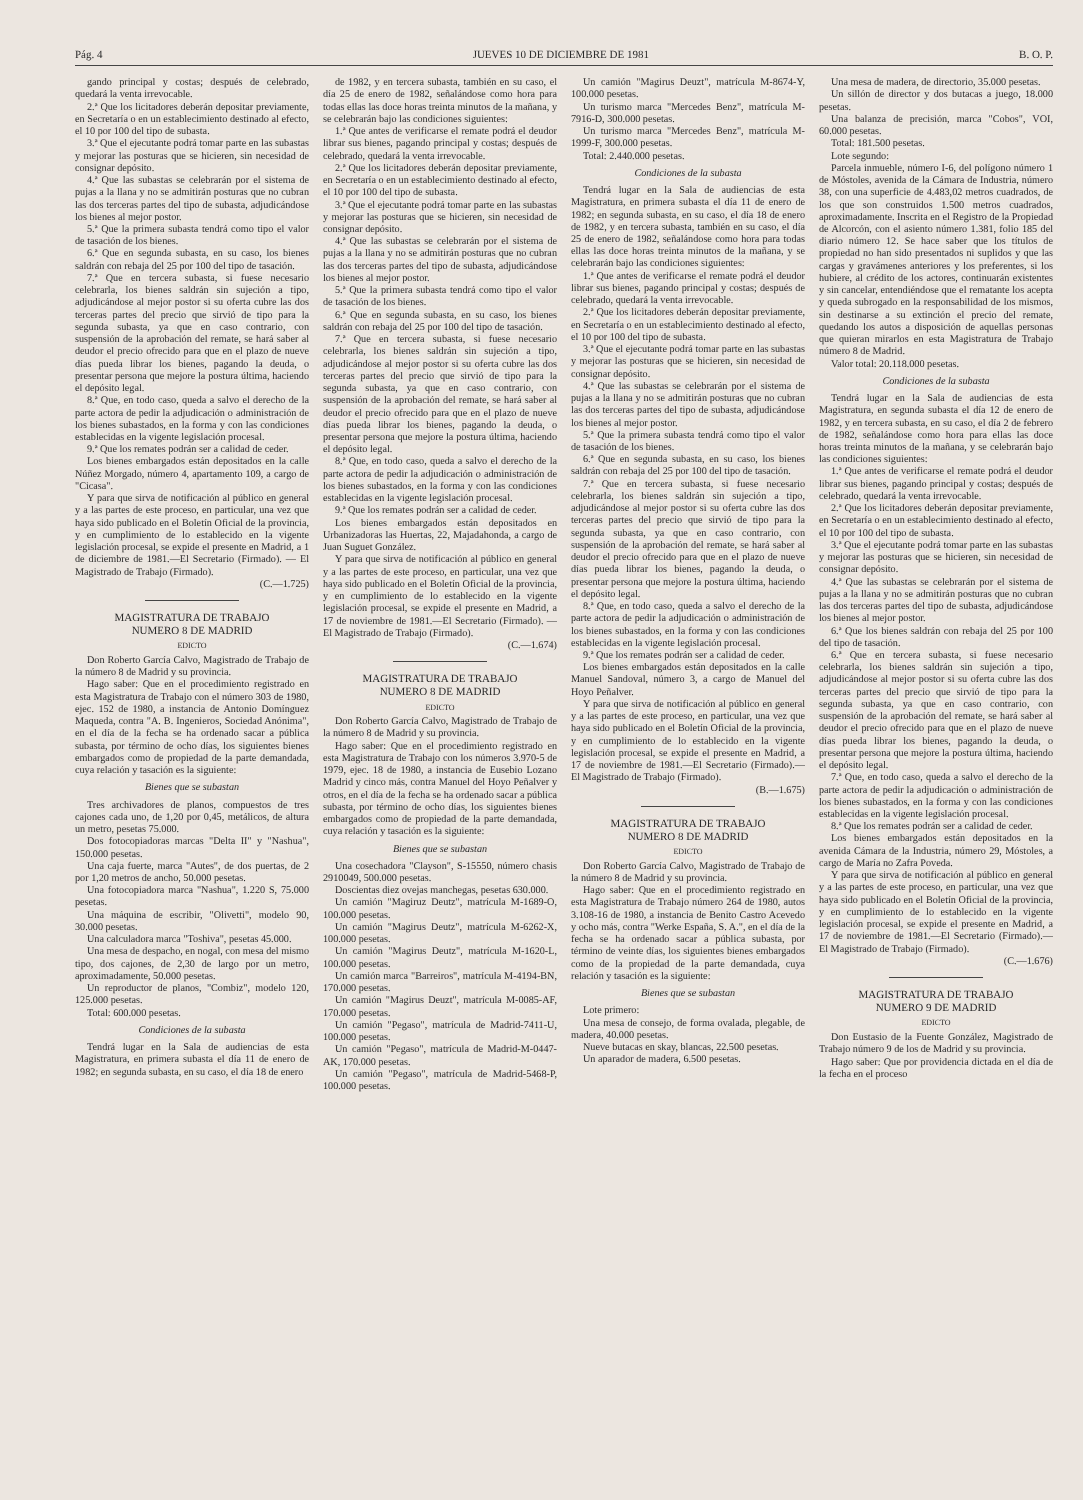Pág. 4 JUEVES 10 DE DICIEMBRE DE 1981 B. O. P.
gando principal y costas; después de celebrado, quedará la venta irrevocable.
2.ª Que los licitadores deberán depositar previamente, en Secretaría o en un establecimiento destinado al efecto, el 10 por 100 del tipo de subasta.
3.ª Que el ejecutante podrá tomar parte en las subastas y mejorar las posturas que se hicieren, sin necesidad de consignar depósito.
4.ª Que las subastas se celebrarán por el sistema de pujas a la llana y no se admitirán posturas que no cubran las dos terceras partes del tipo de subasta, adjudicándose los bienes al mejor postor.
5.ª Que la primera subasta tendrá como tipo el valor de tasación de los bienes.
6.ª Que en segunda subasta, en su caso, los bienes saldrán con rebaja del 25 por 100 del tipo de tasación.
7.ª Que en tercera subasta, si fuese necesario celebrarla, los bienes saldrán sin sujeción a tipo, adjudicándose al mejor postor si su oferta cubre las dos terceras partes del precio que sirvió de tipo para la segunda subasta, ya que en caso contrario, con suspensión de la aprobación del remate, se hará saber al deudor el precio ofrecido para que en el plazo de nueve días pueda librar los bienes, pagando la deuda, o presentar persona que mejore la postura última, haciendo el depósito legal.
8.ª Que, en todo caso, queda a salvo el derecho de la parte actora de pedir la adjudicación o administración de los bienes subastados, en la forma y con las condiciones establecidas en la vigente legislación procesal.
9.ª Que los remates podrán ser a calidad de ceder.
Los bienes embargados están depositados en la calle Núñez Morgado, número 4, apartamento 109, a cargo de "Cicasa".
Y para que sirva de notificación al público en general y a las partes de este proceso, en particular, una vez que haya sido publicado en el Boletín Oficial de la provincia, y en cumplimiento de lo establecido en la vigente legislación procesal, se expide el presente en Madrid, a 1 de diciembre de 1981.—El Secretario (Firmado). — El Magistrado de Trabajo (Firmado).
(C.—1.725)
MAGISTRATURA DE TRABAJO
NUMERO 8 DE MADRID
EDICTO
Don Roberto García Calvo, Magistrado de Trabajo de la número 8 de Madrid y su provincia.
Hago saber: Que en el procedimiento registrado en esta Magistratura de Trabajo con el número 303 de 1980, ejec. 152 de 1980, a instancia de Antonio Domínguez Maqueda, contra "A. B. Ingenieros, Sociedad Anónima", en el día de la fecha se ha ordenado sacar a pública subasta, por término de ocho días, los siguientes bienes embargados como de propiedad de la parte demandada, cuya relación y tasación es la siguiente:
Bienes que se subastan
Tres archivadores de planos, compuestos de tres cajones cada uno, de 1,20 por 0,45, metálicos, de altura un metro, pesetas 75.000.
Dos fotocopiadoras marcas "Delta II" y "Nashua", 150.000 pesetas.
Una caja fuerte, marca "Autes", de dos puertas, de 2 por 1,20 metros de ancho, 50.000 pesetas.
Una fotocopiadora marca "Nashua", 1.220 S, 75.000 pesetas.
Una máquina de escribir, "Olivetti", modelo 90, 30.000 pesetas.
Una calculadora marca "Toshiva", pesetas 45.000.
Una mesa de despacho, en nogal, con mesa del mismo tipo, dos cajones, de 2,30 de largo por un metro, aproximadamente, 50.000 pesetas.
Un reproductor de planos, "Combiz", modelo 120, 125.000 pesetas.
Total: 600.000 pesetas.
Condiciones de la subasta
Tendrá lugar en la Sala de audiencias de esta Magistratura, en primera subasta el día 11 de enero de 1982; en segunda subasta, en su caso, el día 18 de enero
de 1982, y en tercera subasta, también en su caso, el día 25 de enero de 1982, señalándose como hora para todas ellas las doce horas treinta minutos de la mañana, y se celebrarán bajo las condiciones siguientes:
1.ª Que antes de verificarse el remate podrá el deudor librar sus bienes, pagando principal y costas; después de celebrado, quedará la venta irrevocable.
2.ª Que los licitadores deberán depositar previamente, en Secretaría o en un establecimiento destinado al efecto, el 10 por 100 del tipo de subasta.
3.ª Que el ejecutante podrá tomar parte en las subastas y mejorar las posturas que se hicieren, sin necesidad de consignar depósito.
4.ª Que las subastas se celebrarán por el sistema de pujas a la llana y no se admitirán posturas que no cubran las dos terceras partes del tipo de subasta, adjudicándose los bienes al mejor postor.
5.ª Que la primera subasta tendrá como tipo el valor de tasación de los bienes.
6.ª Que en segunda subasta, en su caso, los bienes saldrán con rebaja del 25 por 100 del tipo de tasación.
7.ª Que en tercera subasta, si fuese necesario celebrarla, los bienes saldrán sin sujeción a tipo, adjudicándose al mejor postor si su oferta cubre las dos terceras partes del precio que sirvió de tipo para la segunda subasta, ya que en caso contrario, con suspensión de la aprobación del remate, se hará saber al deudor el precio ofrecido para que en el plazo de nueve días pueda librar los bienes, pagando la deuda, o presentar persona que mejore la postura última, haciendo el depósito legal.
8.ª Que, en todo caso, queda a salvo el derecho de la parte actora de pedir la adjudicación o administración de los bienes subastados, en la forma y con las condiciones establecidas en la vigente legislación procesal.
9.ª Que los remates podrán ser a calidad de ceder.
Los bienes embargados están depositados en Urbanizadoras las Huertas, 22, Majadahonda, a cargo de Juan Suguet González.
Y para que sirva de notificación al público en general y a las partes de este proceso, en particular, una vez que haya sido publicado en el Boletín Oficial de la provincia, y en cumplimiento de lo establecido en la vigente legislación procesal, se expide el presente en Madrid, a 17 de noviembre de 1981.—El Secretario (Firmado). — El Magistrado de Trabajo (Firmado).
(C.—1.674)
MAGISTRATURA DE TRABAJO
NUMERO 8 DE MADRID
EDICTO
Don Roberto García Calvo, Magistrado de Trabajo de la número 8 de Madrid y su provincia.
Hago saber: Que en el procedimiento registrado en esta Magistratura de Trabajo con los números 3.970-5 de 1979, ejec. 18 de 1980, a instancia de Eusebio Lozano Madrid y cinco más, contra Manuel del Hoyo Peñalver y otros, en el día de la fecha se ha ordenado sacar a pública subasta, por término de ocho días, los siguientes bienes embargados como de propiedad de la parte demandada, cuya relación y tasación es la siguiente:
Bienes que se subastan
Una cosechadora "Clayson", S-15550, número chasis 2910049, 500.000 pesetas.
Doscientas diez ovejas manchegas, pesetas 630.000.
Un camión "Magiruz Deutz", matrícula M-1689-O, 100.000 pesetas.
Un camión "Magirus Deutz", matrícula M-6262-X, 100.000 pesetas.
Un camión "Magirus Deutz", matrícula M-1620-L, 100.000 pesetas.
Un camión marca "Barreiros", matrícula M-4194-BN, 170.000 pesetas.
Un camión "Magirus Deuzt", matrícula M-0085-AF, 170.000 pesetas.
Un camión "Pegaso", matrícula de Madrid-7411-U, 100.000 pesetas.
Un camión "Pegaso", matrícula de Madrid-M-0447-AK, 170.000 pesetas.
Un camión "Pegaso", matrícula de Madrid-5468-P, 100.000 pesetas.
Un camión "Magirus Deuzt", matrícula M-8674-Y, 100.000 pesetas.
Un turismo marca "Mercedes Benz", matrícula M-7916-D, 300.000 pesetas.
Un turismo marca "Mercedes Benz", matrícula M-1999-F, 300.000 pesetas.
Total: 2.440.000 pesetas.
Condiciones de la subasta
Tendrá lugar en la Sala de audiencias de esta Magistratura, en primera subasta el día 11 de enero de 1982; en segunda subasta, en su caso, el día 18 de enero de 1982, y en tercera subasta, también en su caso, el día 25 de enero de 1982, señalándose como hora para todas ellas las doce horas treinta minutos de la mañana, y se celebrarán bajo las condiciones siguientes:
1.ª Que antes de verificarse el remate podrá el deudor librar sus bienes, pagando principal y costas; después de celebrado, quedará la venta irrevocable.
2.ª Que los licitadores deberán depositar previamente, en Secretaría o en un establecimiento destinado al efecto, el 10 por 100 del tipo de subasta.
3.ª Que el ejecutante podrá tomar parte en las subastas y mejorar las posturas que se hicieren, sin necesidad de consignar depósito.
4.ª Que las subastas se celebrarán por el sistema de pujas a la llana y no se admitirán posturas que no cubran las dos terceras partes del tipo de subasta, adjudicándose los bienes al mejor postor.
5.ª Que la primera subasta tendrá como tipo el valor de tasación de los bienes.
6.ª Que en segunda subasta, en su caso, los bienes saldrán con rebaja del 25 por 100 del tipo de tasación.
7.ª Que en tercera subasta, si fuese necesario celebrarla, los bienes saldrán sin sujeción a tipo, adjudicándose al mejor postor si su oferta cubre las dos terceras partes del precio que sirvió de tipo para la segunda subasta, ya que en caso contrario, con suspensión de la aprobación del remate, se hará saber al deudor el precio ofrecido para que en el plazo de nueve días pueda librar los bienes, pagando la deuda, o presentar persona que mejore la postura última, haciendo el depósito legal.
8.ª Que, en todo caso, queda a salvo el derecho de la parte actora de pedir la adjudicación o administración de los bienes subastados, en la forma y con las condiciones establecidas en la vigente legislación procesal.
9.ª Que los remates podrán ser a calidad de ceder.
Los bienes embargados están depositados en la calle Manuel Sandoval, número 3, a cargo de Manuel del Hoyo Peñalver.
Y para que sirva de notificación al público en general y a las partes de este proceso, en particular, una vez que haya sido publicado en el Boletín Oficial de la provincia, y en cumplimiento de lo establecido en la vigente legislación procesal, se expide el presente en Madrid, a 17 de noviembre de 1981.—El Secretario (Firmado).—El Magistrado de Trabajo (Firmado).
(B.—1.675)
MAGISTRATURA DE TRABAJO
NUMERO 8 DE MADRID
EDICTO
Don Roberto García Calvo, Magistrado de Trabajo de la número 8 de Madrid y su provincia.
Hago saber: Que en el procedimiento registrado en esta Magistratura de Trabajo número 264 de 1980, autos 3.108-16 de 1980, a instancia de Benito Castro Acevedo y ocho más, contra "Werke España, S. A.", en el día de la fecha se ha ordenado sacar a pública subasta, por término de veinte días, los siguientes bienes embargados como de la propiedad de la parte demandada, cuya relación y tasación es la siguiente:
Bienes que se subastan
Lote primero:
Una mesa de consejo, de forma ovalada, plegable, de madera, 40.000 pesetas.
Nueve butacas en skay, blancas, 22.500 pesetas.
Un aparador de madera, 6.500 pesetas.
Una mesa de madera, de directorio, 35.000 pesetas.
Un sillón de director y dos butacas a juego, 18.000 pesetas.
Una balanza de precisión, marca "Cobos", VOI, 60.000 pesetas.
Total: 181.500 pesetas.
Lote segundo:
Parcela inmueble, número I-6, del polígono número 1 de Móstoles, avenida de la Cámara de Industria, número 38, con una superficie de 4.483,02 metros cuadrados, de los que son construidos 1.500 metros cuadrados, aproximadamente. Inscrita en el Registro de la Propiedad de Alcorcón, con el asiento número 1.381, folio 185 del diario número 12. Se hace saber que los títulos de propiedad no han sido presentados ni suplidos y que las cargas y gravámenes anteriores y los preferentes, si los hubiere, al crédito de los actores, continuarán existentes y sin cancelar, entendiéndose que el rematante los acepta y queda subrogado en la responsabilidad de los mismos, sin destinarse a su extinción el precio del remate, quedando los autos a disposición de aquellas personas que quieran mirarlos en esta Magistratura de Trabajo número 8 de Madrid.
Valor total: 20.118.000 pesetas.
Condiciones de la subasta
Tendrá lugar en la Sala de audiencias de esta Magistratura, en segunda subasta el día 12 de enero de 1982, y en tercera subasta, en su caso, el día 2 de febrero de 1982, señalándose como hora para ellas las doce horas treinta minutos de la mañana, y se celebrarán bajo las condiciones siguientes:
1.ª Que antes de verificarse el remate podrá el deudor librar sus bienes, pagando principal y costas; después de celebrado, quedará la venta irrevocable.
2.ª Que los licitadores deberán depositar previamente, en Secretaría o en un establecimiento destinado al efecto, el 10 por 100 del tipo de subasta.
3.ª Que el ejecutante podrá tomar parte en las subastas y mejorar las posturas que se hicieren, sin necesidad de consignar depósito.
4.ª Que las subastas se celebrarán por el sistema de pujas a la llana y no se admitirán posturas que no cubran las dos terceras partes del tipo de subasta, adjudicándose los bienes al mejor postor.
6.ª Que los bienes saldrán con rebaja del 25 por 100 del tipo de tasación.
6.ª Que en tercera subasta, si fuese necesario celebrarla, los bienes saldrán sin sujeción a tipo, adjudicándose al mejor postor si su oferta cubre las dos terceras partes del precio que sirvió de tipo para la segunda subasta, ya que en caso contrario, con suspensión de la aprobación del remate, se hará saber al deudor el precio ofrecido para que en el plazo de nueve días pueda librar los bienes, pagando la deuda, o presentar persona que mejore la postura última, haciendo el depósito legal.
7.ª Que, en todo caso, queda a salvo el derecho de la parte actora de pedir la adjudicación o administración de los bienes subastados, en la forma y con las condiciones establecidas en la vigente legislación procesal.
8.ª Que los remates podrán ser a calidad de ceder.
Los bienes embargados están depositados en la avenida Cámara de la Industria, número 29, Móstoles, a cargo de María no Zafra Poveda.
Y para que sirva de notificación al público en general y a las partes de este proceso, en particular, una vez que haya sido publicado en el Boletín Oficial de la provincia, y en cumplimiento de lo establecido en la vigente legislación procesal, se expide el presente en Madrid, a 17 de noviembre de 1981.—El Secretario (Firmado).—El Magistrado de Trabajo (Firmado).
(C.—1.676)
MAGISTRATURA DE TRABAJO
NUMERO 9 DE MADRID
EDICTO
Don Eustasio de la Fuente González, Magistrado de Trabajo número 9 de los de Madrid y su provincia.
Hago saber: Que por providencia dictada en el día de la fecha en el proceso